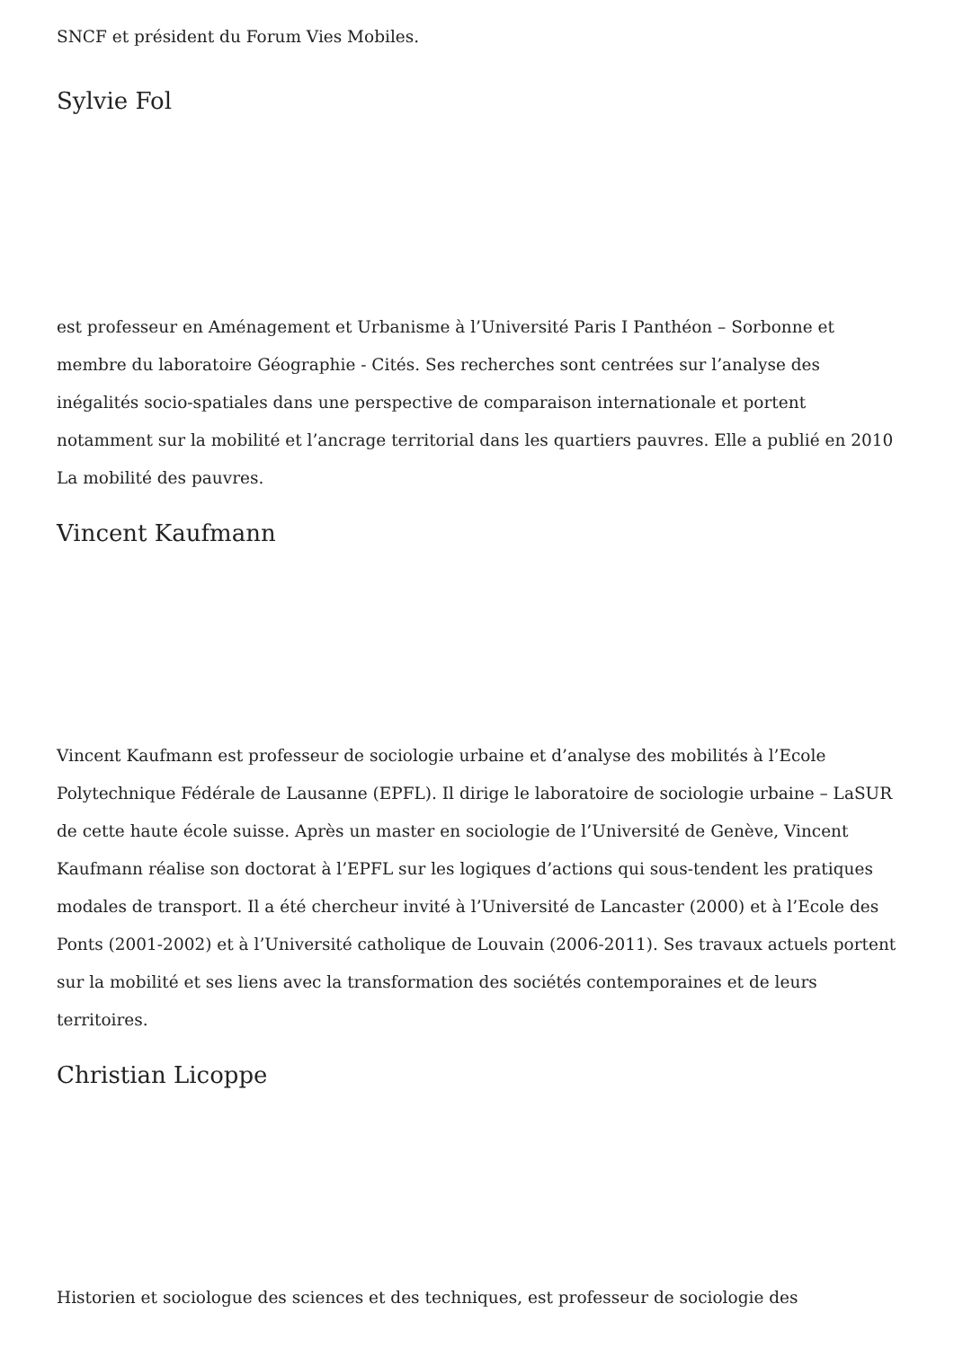SNCF et président du Forum Vies Mobiles.
Sylvie Fol
est professeur en Aménagement et Urbanisme à l’Université Paris I Panthéon – Sorbonne et membre du laboratoire Géographie - Cités. Ses recherches sont centrées sur l’analyse des inégalités socio-spatiales dans une perspective de comparaison internationale et portent notamment sur la mobilité et l’ancrage territorial dans les quartiers pauvres. Elle a publié en 2010 La mobilité des pauvres.
Vincent Kaufmann
Vincent Kaufmann est professeur de sociologie urbaine et d’analyse des mobilités à l’Ecole Polytechnique Fédérale de Lausanne (EPFL). Il dirige le laboratoire de sociologie urbaine – LaSUR de cette haute école suisse. Après un master en sociologie de l’Université de Genève, Vincent Kaufmann réalise son doctorat à l’EPFL sur les logiques d’actions qui sous-tendent les pratiques modales de transport. Il a été chercheur invité à l’Université de Lancaster (2000) et à l’Ecole des Ponts (2001-2002) et à l’Université catholique de Louvain (2006-2011). Ses travaux actuels portent sur la mobilité et ses liens avec la transformation des sociétés contemporaines et de leurs territoires.
Christian Licoppe
Historien et sociologue des sciences et des techniques, est professeur de sociologie des